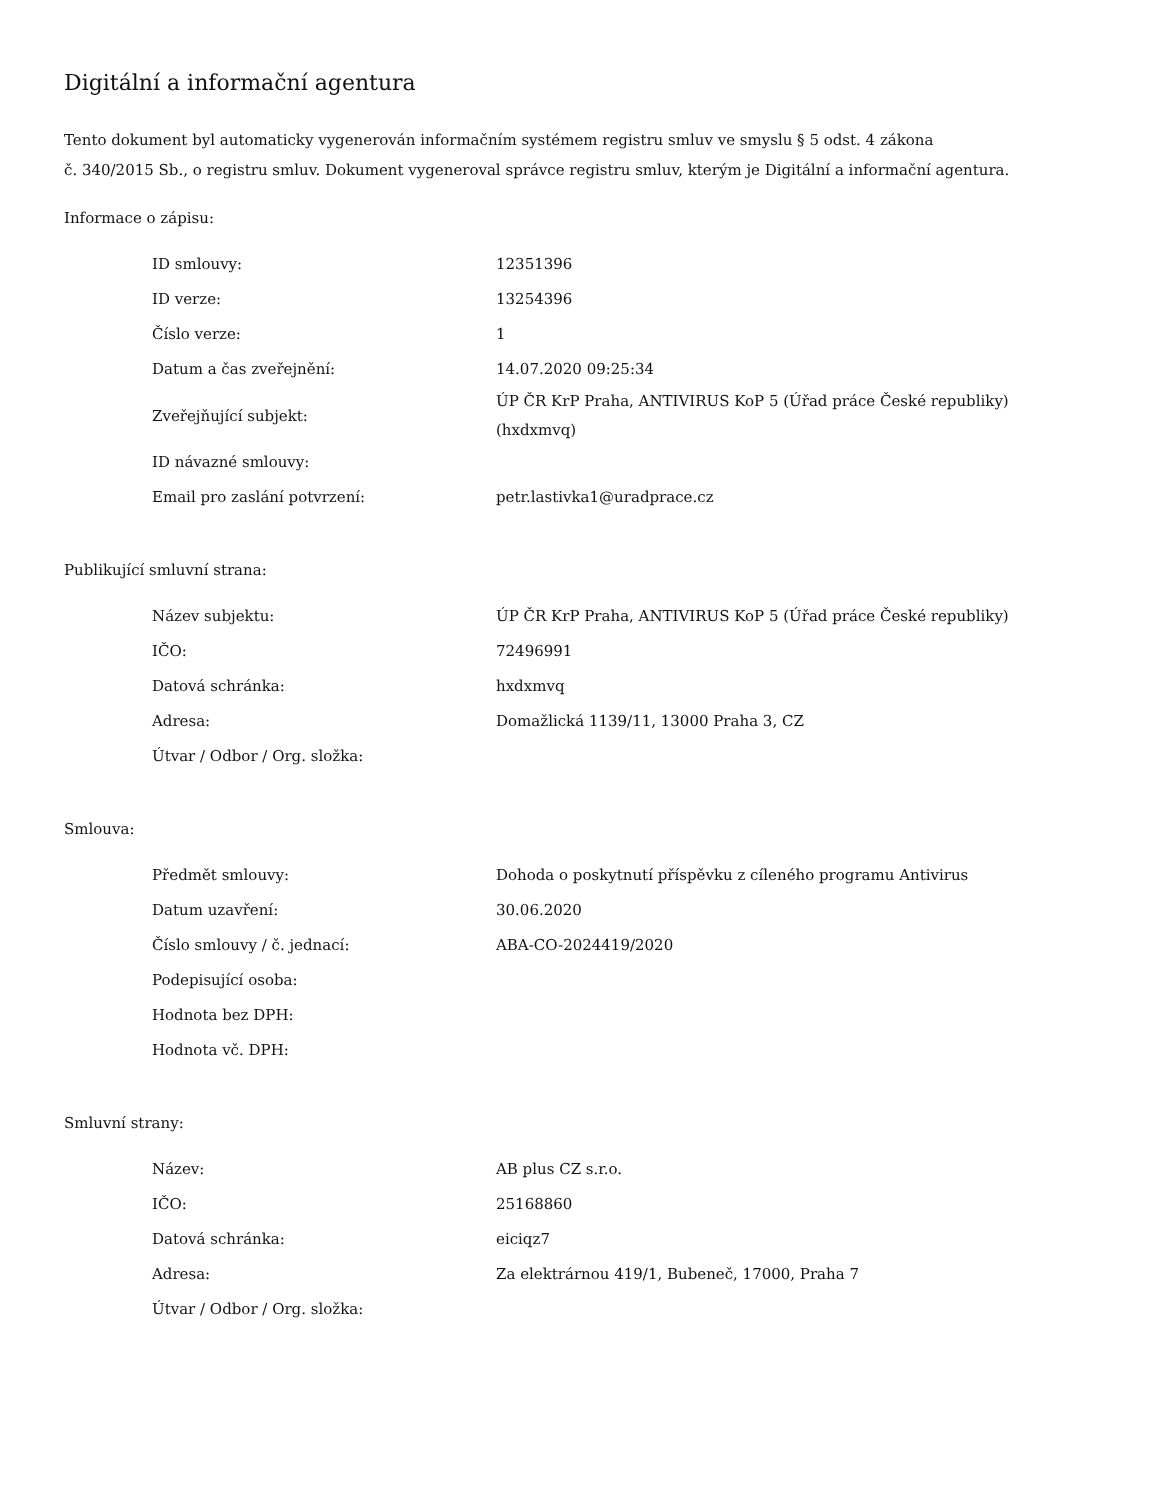Digitální a informační agentura
Tento dokument byl automaticky vygenerován informačním systémem registru smluv ve smyslu § 5 odst. 4 zákona
č. 340/2015 Sb., o registru smluv. Dokument vygeneroval správce registru smluv, kterým je Digitální a informační agentura.
Informace o zápisu:
| ID smlouvy: | 12351396 |
| ID verze: | 13254396 |
| Číslo verze: | 1 |
| Datum a čas zveřejnění: | 14.07.2020 09:25:34 |
| Zveřejňující subjekt: | ÚP ČR KrP Praha, ANTIVIRUS KoP 5 (Úřad práce České republiky) (hxdxmvq) |
| ID návazné smlouvy: | |
| Email pro zaslání potvrzení: | petr.lastivka1@uradprace.cz |
Publikující smluvní strana:
| Název subjektu: | ÚP ČR KrP Praha, ANTIVIRUS KoP 5 (Úřad práce České republiky) |
| IČO: | 72496991 |
| Datová schránka: | hxdxmvq |
| Adresa: | Domažlická 1139/11, 13000 Praha 3, CZ |
| Útvar / Odbor / Org. složka: | |
Smlouva:
| Předmět smlouvy: | Dohoda o poskytnutí příspěvku z cíleného programu Antivirus |
| Datum uzavření: | 30.06.2020 |
| Číslo smlouvy / č. jednací: | ABA-CO-2024419/2020 |
| Podepisující osoba: | |
| Hodnota bez DPH: | |
| Hodnota vč. DPH: | |
Smluvní strany:
| Název: | AB plus CZ s.r.o. |
| IČO: | 25168860 |
| Datová schránka: | eiciqz7 |
| Adresa: | Za elektrárnou 419/1, Bubeneč, 17000, Praha 7 |
| Útvar / Odbor / Org. složka: | |